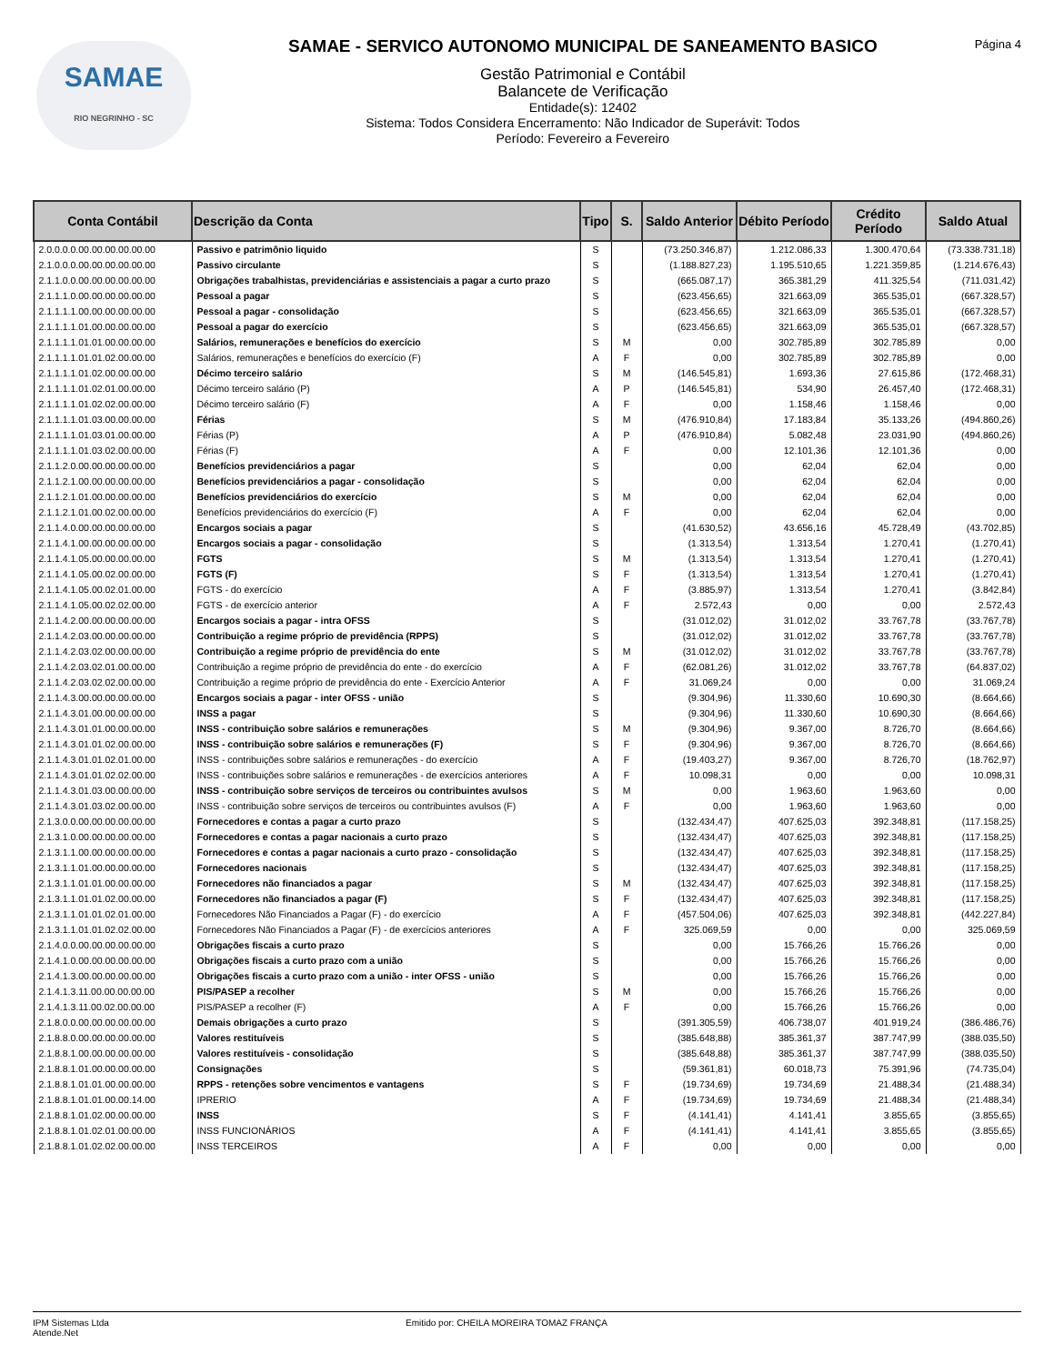SAMAE
RIO NEGRINHO - SC
SAMAE - SERVICO AUTONOMO MUNICIPAL DE SANEAMENTO BASICO
Gestão Patrimonial e Contábil
Balancete de Verificação
Entidade(s): 12402
Sistema: Todos Considera Encerramento: Não Indicador de Superávit: Todos
Período: Fevereiro a Fevereiro
Página 4
| Conta Contábil | Descrição da Conta | Tipo | S. | Saldo Anterior | Débito Período | Crédito Período | Saldo Atual |
| --- | --- | --- | --- | --- | --- | --- | --- |
| 2.0.0.0.0.00.00.00.00.00.00 | Passivo e patrimônio liquido | S | | (73.250.346,87) | 1.212.086,33 | 1.300.470,64 | (73.338.731,18) |
| 2.1.0.0.0.00.00.00.00.00.00 | Passivo circulante | S | | (1.188.827,23) | 1.195.510,65 | 1.221.359,85 | (1.214.676,43) |
| 2.1.1.0.0.00.00.00.00.00.00 | Obrigações trabalhistas, previdenciárias e assistenciais a pagar a curto prazo | S | | (665.087,17) | 365.381,29 | 411.325,54 | (711.031,42) |
| 2.1.1.1.0.00.00.00.00.00.00 | Pessoal a pagar | S | | (623.456,65) | 321.663,09 | 365.535,01 | (667.328,57) |
| 2.1.1.1.1.00.00.00.00.00.00 | Pessoal a pagar - consolidação | S | | (623.456,65) | 321.663,09 | 365.535,01 | (667.328,57) |
| 2.1.1.1.1.01.00.00.00.00.00 | Pessoal a pagar do exercício | S | | (623.456,65) | 321.663,09 | 365.535,01 | (667.328,57) |
| 2.1.1.1.1.01.01.00.00.00.00 | Salários, remunerações e benefícios do exercício | S | M | 0,00 | 302.785,89 | 302.785,89 | 0,00 |
| 2.1.1.1.1.01.01.02.00.00.00 | Salários, remunerações e benefícios do exercício (F) | A | F | 0,00 | 302.785,89 | 302.785,89 | 0,00 |
| 2.1.1.1.1.01.02.00.00.00.00 | Décimo terceiro salário | S | M | (146.545,81) | 1.693,36 | 27.615,86 | (172.468,31) |
| 2.1.1.1.1.01.02.01.00.00.00 | Décimo terceiro salário (P) | A | P | (146.545,81) | 534,90 | 26.457,40 | (172.468,31) |
| 2.1.1.1.1.01.02.02.00.00.00 | Décimo terceiro salário (F) | A | F | 0,00 | 1.158,46 | 1.158,46 | 0,00 |
| 2.1.1.1.1.01.03.00.00.00.00 | Férias | S | M | (476.910,84) | 17.183,84 | 35.133,26 | (494.860,26) |
| 2.1.1.1.1.01.03.01.00.00.00 | Férias (P) | A | P | (476.910,84) | 5.082,48 | 23.031,90 | (494.860,26) |
| 2.1.1.1.1.01.03.02.00.00.00 | Férias (F) | A | F | 0,00 | 12.101,36 | 12.101,36 | 0,00 |
| 2.1.1.2.0.00.00.00.00.00.00 | Benefícios previdenciários a pagar | S | | 0,00 | 62,04 | 62,04 | 0,00 |
| 2.1.1.2.1.00.00.00.00.00.00 | Benefícios previdenciários a pagar - consolidação | S | | 0,00 | 62,04 | 62,04 | 0,00 |
| 2.1.1.2.1.01.00.00.00.00.00 | Benefícios previdenciários do exercício | S | M | 0,00 | 62,04 | 62,04 | 0,00 |
| 2.1.1.2.1.01.00.02.00.00.00 | Benefícios previdenciários do exercício (F) | A | F | 0,00 | 62,04 | 62,04 | 0,00 |
| 2.1.1.4.0.00.00.00.00.00.00 | Encargos sociais a pagar | S | | (41.630,52) | 43.656,16 | 45.728,49 | (43.702,85) |
| 2.1.1.4.1.00.00.00.00.00.00 | Encargos sociais a pagar - consolidação | S | | (1.313,54) | 1.313,54 | 1.270,41 | (1.270,41) |
| 2.1.1.4.1.05.00.00.00.00.00 | FGTS | S | M | (1.313,54) | 1.313,54 | 1.270,41 | (1.270,41) |
| 2.1.1.4.1.05.00.02.00.00.00 | FGTS (F) | S | F | (1.313,54) | 1.313,54 | 1.270,41 | (1.270,41) |
| 2.1.1.4.1.05.00.02.01.00.00 | FGTS - do exercício | A | F | (3.885,97) | 1.313,54 | 1.270,41 | (3.842,84) |
| 2.1.1.4.1.05.00.02.02.00.00 | FGTS - de exercício anterior | A | F | 2.572,43 | 0,00 | 0,00 | 2.572,43 |
| 2.1.1.4.2.00.00.00.00.00.00 | Encargos sociais a pagar - intra OFSS | S | | (31.012,02) | 31.012,02 | 33.767,78 | (33.767,78) |
| 2.1.1.4.2.03.00.00.00.00.00 | Contribuição a regime próprio de previdência (RPPS) | S | | (31.012,02) | 31.012,02 | 33.767,78 | (33.767,78) |
| 2.1.1.4.2.03.02.00.00.00.00 | Contribuição a regime próprio de previdência do ente | S | M | (31.012,02) | 31.012,02 | 33.767,78 | (33.767,78) |
| 2.1.1.4.2.03.02.01.00.00.00 | Contribuição a regime próprio de previdência do ente - do exercício | A | F | (62.081,26) | 31.012,02 | 33.767,78 | (64.837,02) |
| 2.1.1.4.2.03.02.02.00.00.00 | Contribuição a regime próprio de previdência do ente - Exercício Anterior | A | F | 31.069,24 | 0,00 | 0,00 | 31.069,24 |
| 2.1.1.4.3.00.00.00.00.00.00 | Encargos sociais a pagar - inter OFSS - união | S | | (9.304,96) | 11.330,60 | 10.690,30 | (8.664,66) |
| 2.1.1.4.3.01.00.00.00.00.00 | INSS a pagar | S | | (9.304,96) | 11.330,60 | 10.690,30 | (8.664,66) |
| 2.1.1.4.3.01.01.00.00.00.00 | INSS - contribuição sobre salários e remunerações | S | M | (9.304,96) | 9.367,00 | 8.726,70 | (8.664,66) |
| 2.1.1.4.3.01.01.02.00.00.00 | INSS - contribuição sobre salários e remunerações (F) | S | F | (9.304,96) | 9.367,00 | 8.726,70 | (8.664,66) |
| 2.1.1.4.3.01.01.02.01.00.00 | INSS - contribuições sobre salários e remunerações - do exercício | A | F | (19.403,27) | 9.367,00 | 8.726,70 | (18.762,97) |
| 2.1.1.4.3.01.01.02.02.00.00 | INSS - contribuições sobre salários e remunerações - de exercícios anteriores | A | F | 10.098,31 | 0,00 | 0,00 | 10.098,31 |
| 2.1.1.4.3.01.03.00.00.00.00 | INSS - contribuição sobre serviços de terceiros ou contribuintes avulsos | S | M | 0,00 | 1.963,60 | 1.963,60 | 0,00 |
| 2.1.1.4.3.01.03.02.00.00.00 | INSS - contribuição sobre serviços de terceiros ou contribuintes avulsos (F) | A | F | 0,00 | 1.963,60 | 1.963,60 | 0,00 |
| 2.1.3.0.0.00.00.00.00.00.00 | Fornecedores e contas a pagar a curto prazo | S | | (132.434,47) | 407.625,03 | 392.348,81 | (117.158,25) |
| 2.1.3.1.0.00.00.00.00.00.00 | Fornecedores e contas a pagar nacionais a curto prazo | S | | (132.434,47) | 407.625,03 | 392.348,81 | (117.158,25) |
| 2.1.3.1.1.00.00.00.00.00.00 | Fornecedores e contas a pagar nacionais a curto prazo - consolidação | S | | (132.434,47) | 407.625,03 | 392.348,81 | (117.158,25) |
| 2.1.3.1.1.01.00.00.00.00.00 | Fornecedores nacionais | S | | (132.434,47) | 407.625,03 | 392.348,81 | (117.158,25) |
| 2.1.3.1.1.01.01.00.00.00.00 | Fornecedores não financiados a pagar | S | M | (132.434,47) | 407.625,03 | 392.348,81 | (117.158,25) |
| 2.1.3.1.1.01.01.02.00.00.00 | Fornecedores não financiados a pagar (F) | S | F | (132.434,47) | 407.625,03 | 392.348,81 | (117.158,25) |
| 2.1.3.1.1.01.01.02.01.00.00 | Fornecedores Não Financiados a Pagar (F) - do exercício | A | F | (457.504,06) | 407.625,03 | 392.348,81 | (442.227,84) |
| 2.1.3.1.1.01.01.02.02.00.00 | Fornecedores Não Financiados a Pagar (F) - de exercícios anteriores | A | F | 325.069,59 | 0,00 | 0,00 | 325.069,59 |
| 2.1.4.0.0.00.00.00.00.00.00 | Obrigações fiscais a curto prazo | S | | 0,00 | 15.766,26 | 15.766,26 | 0,00 |
| 2.1.4.1.0.00.00.00.00.00.00 | Obrigações fiscais a curto prazo com a união | S | | 0,00 | 15.766,26 | 15.766,26 | 0,00 |
| 2.1.4.1.3.00.00.00.00.00.00 | Obrigações fiscais a curto prazo com a união - inter OFSS - união | S | | 0,00 | 15.766,26 | 15.766,26 | 0,00 |
| 2.1.4.1.3.11.00.00.00.00.00 | PIS/PASEP a recolher | S | M | 0,00 | 15.766,26 | 15.766,26 | 0,00 |
| 2.1.4.1.3.11.00.02.00.00.00 | PIS/PASEP a recolher (F) | A | F | 0,00 | 15.766,26 | 15.766,26 | 0,00 |
| 2.1.8.0.0.00.00.00.00.00.00 | Demais obrigações a curto prazo | S | | (391.305,59) | 406.738,07 | 401.919,24 | (386.486,76) |
| 2.1.8.8.0.00.00.00.00.00.00 | Valores restituíveis | S | | (385.648,88) | 385.361,37 | 387.747,99 | (388.035,50) |
| 2.1.8.8.1.00.00.00.00.00.00 | Valores restituíveis - consolidação | S | | (385.648,88) | 385.361,37 | 387.747,99 | (388.035,50) |
| 2.1.8.8.1.01.00.00.00.00.00 | Consignações | S | | (59.361,81) | 60.018,73 | 75.391,96 | (74.735,04) |
| 2.1.8.8.1.01.01.00.00.00.00 | RPPS - retenções sobre vencimentos e vantagens | S | F | (19.734,69) | 19.734,69 | 21.488,34 | (21.488,34) |
| 2.1.8.8.1.01.01.00.00.14.00 | IPRERIO | A | F | (19.734,69) | 19.734,69 | 21.488,34 | (21.488,34) |
| 2.1.8.8.1.01.02.00.00.00.00 | INSS | S | F | (4.141,41) | 4.141,41 | 3.855,65 | (3.855,65) |
| 2.1.8.8.1.01.02.01.00.00.00 | INSS FUNCIONÁRIOS | A | F | (4.141,41) | 4.141,41 | 3.855,65 | (3.855,65) |
| 2.1.8.8.1.01.02.02.00.00.00 | INSS TERCEIROS | A | F | 0,00 | 0,00 | 0,00 | 0,00 |
IPM Sistemas Ltda
Atende.Net
Emitido por: CHEILA MOREIRA TOMAZ FRANÇA